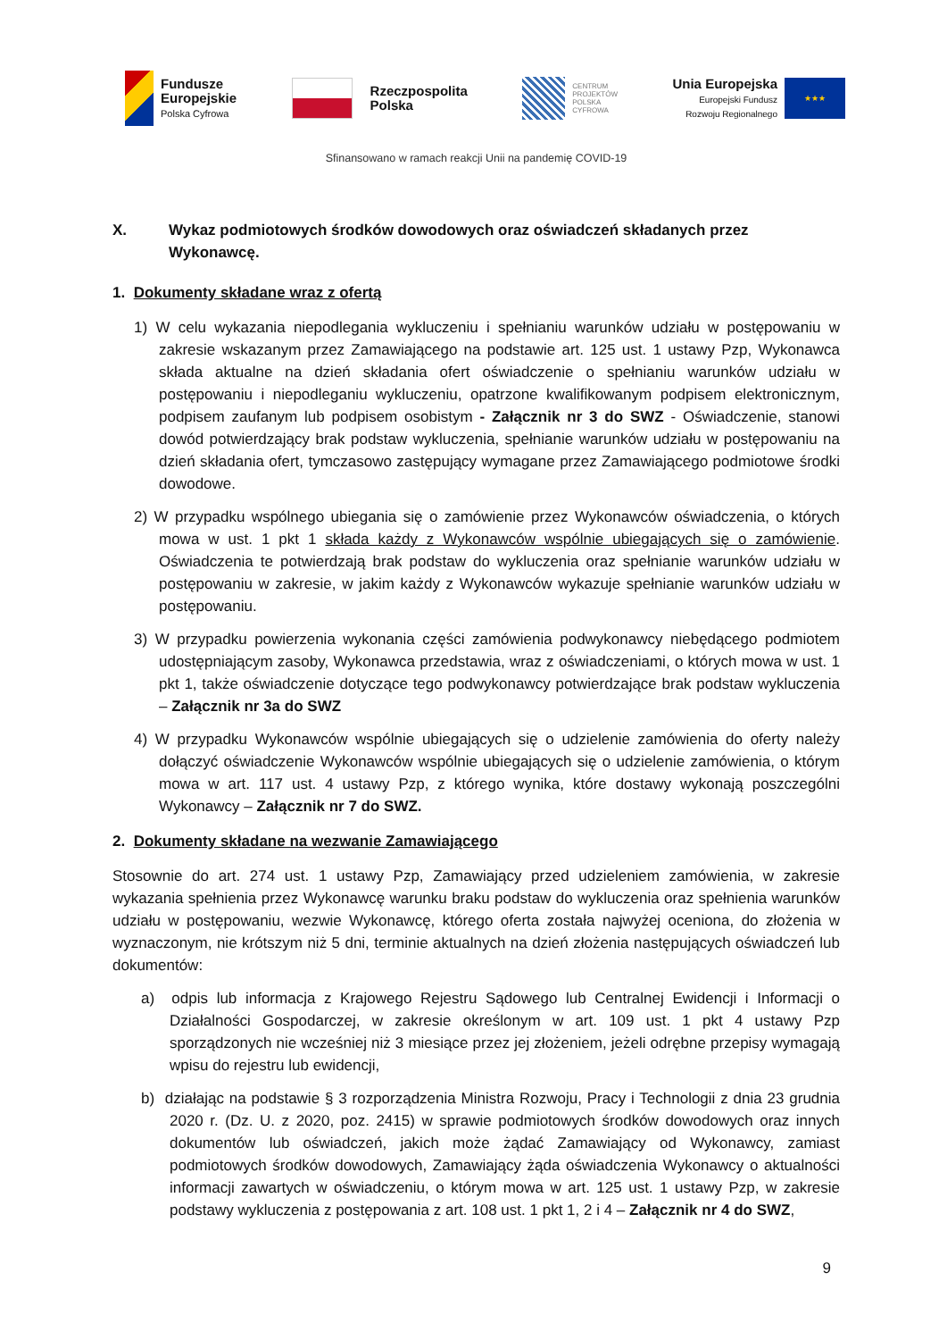Fundusze
Europejskie
Polska Cyfrowa
Rzeczpospolita
Polska
CENTRUM
PROJEKTÓW
POLSKA
CYFROWA
Unia Europejska
Europejski Fundusz
Rozwoju Regionalnego
★★★
Sfinansowano w ramach reakcji Unii na pandemię COVID-19
X. Wykaz podmiotowych środków dowodowych oraz oświadczeń składanych przez Wykonawcę.
1. Dokumenty składane wraz z ofertą
1) W celu wykazania niepodlegania wykluczeniu i spełnianiu warunków udziału w postępowaniu w zakresie wskazanym przez Zamawiającego na podstawie art. 125 ust. 1 ustawy Pzp, Wykonawca składa aktualne na dzień składania ofert oświadczenie o spełnianiu warunków udziału w postępowaniu i niepodleganiu wykluczeniu, opatrzone kwalifikowanym podpisem elektronicznym, podpisem zaufanym lub podpisem osobistym - Załącznik nr 3 do SWZ - Oświadczenie, stanowi dowód potwierdzający brak podstaw wykluczenia, spełnianie warunków udziału w postępowaniu na dzień składania ofert, tymczasowo zastępujący wymagane przez Zamawiającego podmiotowe środki dowodowe.
2) W przypadku wspólnego ubiegania się o zamówienie przez Wykonawców oświadczenia, o których mowa w ust. 1 pkt 1 składa każdy z Wykonawców wspólnie ubiegających się o zamówienie. Oświadczenia te potwierdzają brak podstaw do wykluczenia oraz spełnianie warunków udziału w postępowaniu w zakresie, w jakim każdy z Wykonawców wykazuje spełnianie warunków udziału w postępowaniu.
3) W przypadku powierzenia wykonania części zamówienia podwykonawcy niebędącego podmiotem udostępniającym zasoby, Wykonawca przedstawia, wraz z oświadczeniami, o których mowa w ust. 1 pkt 1, także oświadczenie dotyczące tego podwykonawcy potwierdzające brak podstaw wykluczenia – Załącznik nr 3a do SWZ
4) W przypadku Wykonawców wspólnie ubiegających się o udzielenie zamówienia do oferty należy dołączyć oświadczenie Wykonawców wspólnie ubiegających się o udzielenie zamówienia, o którym mowa w art. 117 ust. 4 ustawy Pzp, z którego wynika, które dostawy wykonają poszczególni Wykonawcy – Załącznik nr 7 do SWZ.
2. Dokumenty składane na wezwanie Zamawiającego
Stosownie do art. 274 ust. 1 ustawy Pzp, Zamawiający przed udzieleniem zamówienia, w zakresie wykazania spełnienia przez Wykonawcę warunku braku podstaw do wykluczenia oraz spełnienia warunków udziału w postępowaniu, wezwie Wykonawcę, którego oferta została najwyżej oceniona, do złożenia w wyznaczonym, nie krótszym niż 5 dni, terminie aktualnych na dzień złożenia następujących oświadczeń lub dokumentów:
a) odpis lub informacja z Krajowego Rejestru Sądowego lub Centralnej Ewidencji i Informacji o Działalności Gospodarczej, w zakresie określonym w art. 109 ust. 1 pkt 4 ustawy Pzp sporządzonych nie wcześniej niż 3 miesiące przez jej złożeniem, jeżeli odrębne przepisy wymagają wpisu do rejestru lub ewidencji,
b) działając na podstawie § 3 rozporządzenia Ministra Rozwoju, Pracy i Technologii z dnia 23 grudnia 2020 r. (Dz. U. z 2020, poz. 2415) w sprawie podmiotowych środków dowodowych oraz innych dokumentów lub oświadczeń, jakich może żądać Zamawiający od Wykonawcy, zamiast podmiotowych środków dowodowych, Zamawiający żąda oświadczenia Wykonawcy o aktualności informacji zawartych w oświadczeniu, o którym mowa w art. 125 ust. 1 ustawy Pzp, w zakresie podstawy wykluczenia z postępowania z art. 108 ust. 1 pkt 1, 2 i 4 – Załącznik nr 4 do SWZ,
9